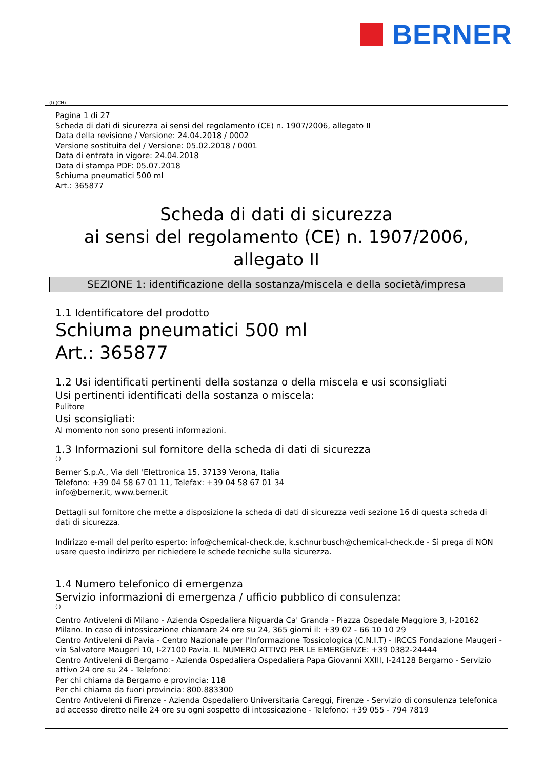BERNER
(I) (CH)
Pagina 1 di 27
Scheda di dati di sicurezza ai sensi del regolamento (CE) n. 1907/2006, allegato II
Data della revisione / Versione: 24.04.2018 / 0002
Versione sostituita del / Versione: 05.02.2018 / 0001
Data di entrata in vigore: 24.04.2018
Data di stampa PDF: 05.07.2018
Schiuma pneumatici 500 ml
Art.: 365877
Scheda di dati di sicurezza
ai sensi del regolamento (CE) n. 1907/2006,
allegato II
SEZIONE 1: identificazione della sostanza/miscela e della società/impresa
1.1 Identificatore del prodotto
Schiuma pneumatici 500 ml
Art.: 365877
1.2 Usi identificati pertinenti della sostanza o della miscela e usi sconsigliati
Usi pertinenti identificati della sostanza o miscela:
Pulitore
Usi sconsigliati:
Al momento non sono presenti informazioni.
1.3 Informazioni sul fornitore della scheda di dati di sicurezza
(I)
Berner S.p.A., Via dell 'Elettronica 15, 37139 Verona, Italia
Telefono: +39 04 58 67 01 11, Telefax: +39 04 58 67 01 34
info@berner.it, www.berner.it
Dettagli sul fornitore che mette a disposizione la scheda di dati di sicurezza vedi sezione 16 di questa scheda di dati di sicurezza.
Indirizzo e-mail del perito esperto: info@chemical-check.de, k.schnurbusch@chemical-check.de - Si prega di NON usare questo indirizzo per richiedere le schede tecniche sulla sicurezza.
1.4 Numero telefonico di emergenza
Servizio informazioni di emergenza / ufficio pubblico di consulenza:
(I)
Centro Antiveleni di Milano - Azienda Ospedaliera Niguarda Ca' Granda - Piazza Ospedale Maggiore 3, I-20162 Milano. In caso di intossicazione chiamare 24 ore su 24, 365 giorni il: +39 02 - 66 10 10 29
Centro Antiveleni di Pavia - Centro Nazionale per l'Informazione Tossicologica (C.N.I.T) - IRCCS Fondazione Maugeri - via Salvatore Maugeri 10, I-27100 Pavia. IL NUMERO ATTIVO PER LE EMERGENZE: +39 0382-24444
Centro Antiveleni di Bergamo - Azienda Ospedaliera Ospedaliera Papa Giovanni XXIII, I-24128 Bergamo - Servizio attivo 24 ore su 24 - Telefono:
Per chi chiama da Bergamo e provincia: 118
Per chi chiama da fuori provincia: 800.883300
Centro Antiveleni di Firenze - Azienda Ospedaliero Universitaria Careggi, Firenze - Servizio di consulenza telefonica ad accesso diretto nelle 24 ore su ogni sospetto di intossicazione - Telefono: +39 055 - 794 7819